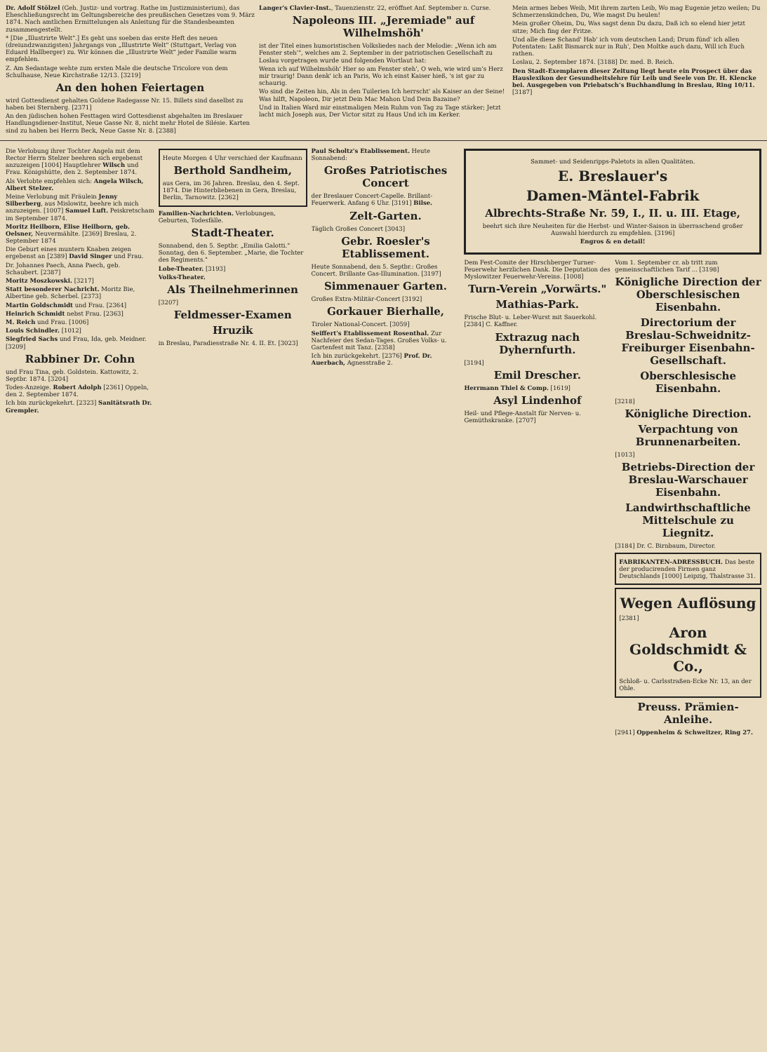Dr. Adolf Stölzel (Geh. Justiz- und vortrag. Rathe im Justizministerium), das Eheschließungsrecht im Geltungsbereiche des preußischen Gesetzes vom 9. März 1874. Nach amtlichen Ermittelungen als Anleitung für die Standesbeamten zusammengestellt.
* [Die „Illustrirte Welt".] Es geht uns soeben das erste Heft des neuen (dreiundzwanzigsten) Jahrgangs von „Illustrirte Welt" (Stuttgart, Verlag von Eduard Hallberger) zu. Wir können die „Illustrirte Welt" jeder Familie warm empfehlen.
Z. Am Sedantage wehte zum ersten Male die deutsche Tricolore von dem Schulhause, Neue Kirchstraße 12/13. [3219]
An den hohen Feiertagen
wird Gottesdienst gehalten Goldene Radegasse Nr. 15. Billets sind daselbst zu haben bei Sternberg. [2371]
An den jüdischen hohen Festtagen wird Gottesdienst abgehalten im Breslauer Handlungsdiener-Institut, Neue Gasse Nr. 8, nicht mehr Hotel de Silésie. Karten sind zu haben bei Herrn Beck, Neue Gasse Nr. 8. [2388]
Langer's Clavier-Inst., Tauenzienstr. 22, eröffnet Anf. September n. Curse.
Napoleons III. „Jeremiade" auf Wilhelmshöh'
ist der Titel eines humoristischen Volksliedes nach der Melodie: „Wenn ich am Fenster steh'", welches am 2. September in der patriotischen Gesellschaft zu Loslau vorgetragen wurde und folgenden Wortlaut hat:
Wenn ich auf Wilhelmshöh' Hier so am Fenster steh', O weh, wie wird um's Herz mir traurig! Dann denk' ich an Paris, Wo ich einst Kaiser hieß, 's ist gar zu schaurig.
Wo sind die Zeiten hin, Als in den Tuilerien Ich herrscht' als Kaiser an der Seine! Was hilft, Napoleon, Dir jetzt Dein Mac Mahon Und Dein Bazaine?
Und in Italien Ward mir einstmaligen Mein Ruhm von Tag zu Tage stärker; Jetzt lacht mich Joseph aus, Der Victor sitzt zu Haus Und ich im Kerker.
Mein armes liebes Weib, Mit ihrem zarten Leib, Wo mag Eugenie jetzo weilen; Du Schmerzenskindchen, Du, Wie magst Du heulen!
Mein großer Oheim, Du, Was sagst denn Du dazu, Daß ich so elend hier jetzt sitze; Mich fing der Fritze.
Und alle diese Schand' Hab' ich vom deutschen Land; Drum fünd' ich allen Potentaten: Laßt Bismarck nur in Ruh', Den Moltke auch dazu, Will ich Euch rathen.
Loslau, 2. September 1874. [3188] Dr. med. B. Reich.
Den Stadt-Exemplaren dieser Zeitung liegt heute ein Prospect über das Hauslexikon der Gesundheitslehre für Leib und Seele von Dr. H. Klencke bei. Ausgegeben von Priebatsch's Buchhandlung in Breslau, Ring 10/11. [3187]
Die Verlobung ihrer Tochter Angela mit dem Rector Herrn Stelzer beehren sich ergebenst anzuzeigen [1004] Hauptlehrer Wilsch und Frau. Königshütte, den 2. September 1874.
Als Verlobte empfehlen sich: Angela Wilsch, Albert Stelzer.
Meine Verlobung mit Fräulein Jenny Silberberg, aus Mislowitz, beehre ich mich anzuzeigen. [1007] Samuel Luft. Peiskretscham im September 1874.
Moritz Heilborn, Elise Heilborn, geb. Oelsner, Neuvermählte. [2369] Breslau, 2. September 1874
Die Geburt eines muntern Knaben zeigen ergebenst an [2389] David Singer und Frau.
Dr. Johannes Paech, Anna Paech, geb. Schaubert. [2387]
Moritz Moszkowski. [3217]
Statt besonderer Nachricht. Moritz Bie, Albertine geb. Scherbel. [2373]
Martin Goldschmidt und Frau. [2364]
Heinrich Schmidt nebst Frau. [2363]
M. Reich und Frau. [1006]
Louis Schindler. [1012]
Siegfried Sachs und Frau, Ida, geb. Meidner. [3209]
Rabbiner Dr. Cohn
und Frau Tina, geb. Goldstein. Kattowitz, 2. Septbr. 1874. [3204]
Todes-Anzeige. Robert Adolph [2361] Oppeln, den 2. September 1874.
Ich bin zurückgekehrt. [2323] Sanitätsrath Dr. Grempler.
Heute Morgen 4 Uhr verschied der Kaufmann
Berthold Sandheim,
aus Gera, im 36 Jahren. Breslau, den 4. Sept. 1874. Die Hinterbliebenen in Gera, Breslau, Berlin, Tarnowitz. [2362]
Familien-Nachrichten. Verlobungen, Geburten, Todesfälle.
Stadt-Theater.
Sonnabend, den 5. Septbr. „Emilia Galotti." Sonntag, den 6. September. „Marie, die Tochter des Regiments."
Lobe-Theater. [3193]
Volks-Theater.
Als Theilnehmerinnen
[3207]
Feldmesser-Examen
Hruzik
in Breslau, Paradiesstraße Nr. 4. II. Et. [3023]
Paul Scholtz's Etablissement. Heute Sonnabend:
Großes Patriotisches Concert
der Breslauer Concert-Capelle. Brillant-Feuerwerk. Anfang 6 Uhr. [3191] Bilse.
Zelt-Garten.
Täglich Großes Concert [3043]
Gebr. Roesler's Etablissement.
Heute Sonnabend, den 5. Septbr.: Großes Concert. Brillante Gas-Illumination. [3197]
Simmenauer Garten.
Großes Extra-Militär-Concert [3192]
Gorkauer Bierhalle,
Tiroler National-Concert. [3059]
Seiffert's Etablissement Rosenthal. Zur Nachfeier des Sedan-Tages. Großes Volks- u. Gartenfest mit Tanz. [2358]
Ich bin zurückgekehrt. [2376] Prof. Dr. Auerbach, Agnesstraße 2.
Sammet- und Seidenripps-Paletots in allen Qualitäten.
E. Breslauer's
Damen-Mäntel-Fabrik
Albrechts-Straße Nr. 59, I., II. u. III. Etage,
beehrt sich ihre Neuheiten für die Herbst- und Winter-Saison in überraschend großer Auswahl hierdurch zu empfehlen. [3196]
Engros & en detail!
Dem Fest-Comite der Hirschberger Turner-Feuerwehr herzlichen Dank. Die Deputation des Myslowitzer Feuerwehr-Vereins. [1008]
Turn-Verein „Vorwärts."
Mathias-Park.
Frische Blut- u. Leber-Wurst mit Sauerkohl. [2384] C. Kaffner.
Extrazug nach Dyhernfurth.
[3194]
Emil Drescher.
Herrmann Thiel & Comp. [1619]
Asyl Lindenhof
Heil- und Pflege-Anstalt für Nerven- u. Gemüthskranke. [2707]
Vom 1. September cr. ab tritt zum gemeinschaftlichen Tarif ... [3198]
Königliche Direction der Oberschlesischen Eisenbahn.
Directorium der Breslau-Schweidnitz-Freiburger Eisenbahn-Gesellschaft.
Oberschlesische Eisenbahn.
[3218]
Königliche Direction.
Verpachtung von Brunnenarbeiten.
[1013]
Betriebs-Direction der Breslau-Warschauer Eisenbahn.
Landwirthschaftliche Mittelschule zu Liegnitz.
[3184] Dr. C. Birnbaum, Director.
FABRIKANTEN-ADRESSBUCH. Das beste der producirenden Firmen ganz Deutschlands [1000] Leipzig, Thalstrasse 31.
Wegen Auflösung
[2381]
Aron Goldschmidt & Co.,
Schloß- u. Carlsstraßen-Ecke Nr. 13, an der Ohle.
Preuss. Prämien-Anleihe.
[2941] Oppenheim & Schweitzer, Ring 27.